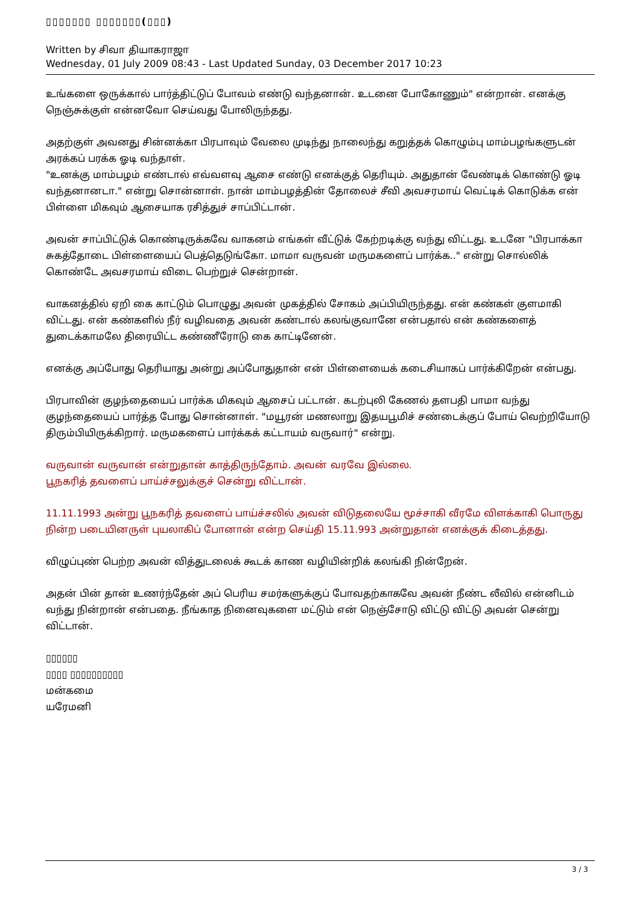▯▯▯▯▯▯▯ ▯▯▯▯▯▯▯(▯▯▯)
Written by சிவா தியாகராஜா
Wednesday, 01 July 2009 08:43 - Last Updated Sunday, 03 December 2017 10:23
உங்களை ஒருக்கால் பார்த்திட்டுப் போவம் எண்டு வந்தனான். உடனை போகோணும்" என்றான். எனக்கு நெஞ்சுக்குள் என்னவோ செய்வது போலிருந்தது.
அதற்குள் அவனது சின்னக்கா பிரபாவும் வேலை முடிந்து நாலைந்து கறுத்தக் கொழும்பு மாம்பழங்களுடன் அரக்கப் பரக்க ஓடி வந்தாள்.
"உனக்கு மாம்பழம் எண்டால் எவ்வளவு ஆசை எண்டு எனக்குத் தெரியும். அதுதான் வேண்டிக் கொண்டு ஓடி வந்தனானடா." என்று சொன்னாள். நான் மாம்பழத்தின் தோலைச் சீவி அவசரமாய் வெட்டிக் கொடுக்க என் பிள்ளை மிகவும் ஆசையாக ரசித்துச் சாப்பிட்டான்.
அவன் சாப்பிட்டுக் கொண்டிருக்கவே வாகனம் எங்கள் வீட்டுக் கேற்றடிக்கு வந்து விட்டது. உடனே "பிரபாக்கா சுகத்தோடை பிள்ளையைப் பெத்தெடுங்கோ. மாமா வருவன் மருமகளைப் பார்க்க.." என்று சொல்லிக் கொண்டே அவசரமாய் விடை பெற்றுச் சென்றான்.
வாகனத்தில் ஏறி கை காட்டும் பொழுது அவன் முகத்தில் சோகம் அப்பியிருந்தது. என் கண்கள் குளமாகி விட்டது. என் கண்களில் நீர் வழிவதை அவன் கண்டால் கலங்குவானே என்பதால் என் கண்களைத் துடைக்காமலே திரையிட்ட கண்ணீரோடு கை காட்டினேன்.
எனக்கு அப்போது தெரியாது அன்று அப்போதுதான் என் பிள்ளையைக் கடைசியாகப் பார்க்கிறேன் என்பது.
பிரபாவின் குழந்தையைப் பார்க்க மிகவும் ஆசைப் பட்டான். கடற்புலி கேணல் தளபதி பாமா வந்து குழந்தையைப் பார்த்த போது சொன்னாள். "மயூரன் மணலாறு இதயபூமிச் சண்டைக்குப் போய் வெற்றியோடு திரும்பியிருக்கிறார். மருமகளைப் பார்க்கக் கட்டாயம் வருவார்" என்று.
வருவான் வருவான் என்றுதான் காத்திருந்தோம். அவன் வரவே இல்லை.
பூநகரித் தவளைப் பாய்ச்சலுக்குச் சென்று விட்டான்.
11.11.1993 அன்று பூநகரித் தவளைப் பாய்ச்சலில் அவன் விடுதலையே மூச்சாகி வீரமே விளக்காகி பொருது நின்ற படையினருள் புயலாகிப் போனான் என்ற செய்தி 15.11.993 அன்றுதான் எனக்குக் கிடைத்தது.
விழுப்புண் பெற்ற அவன் வித்துடலைக் கூடக் காண வழியின்றிக் கலங்கி நின்றேன்.
அதன் பின் தான் உணர்ந்தேன் அப் பெரிய சமர்களுக்குப் போவதற்காகவே அவன் நீண்ட லீவில் என்னிடம் வந்து நின்றான் என்பதை. நீங்காத நினைவுகளை மட்டும் என் நெஞ்சோடு விட்டு விட்டு அவன் சென்று விட்டான்.
▯▯▯▯▯▯
▯▯▯▯ ▯▯▯▯▯▯▯▯▯▯
மன்கமை
யரேமனி
3 / 3